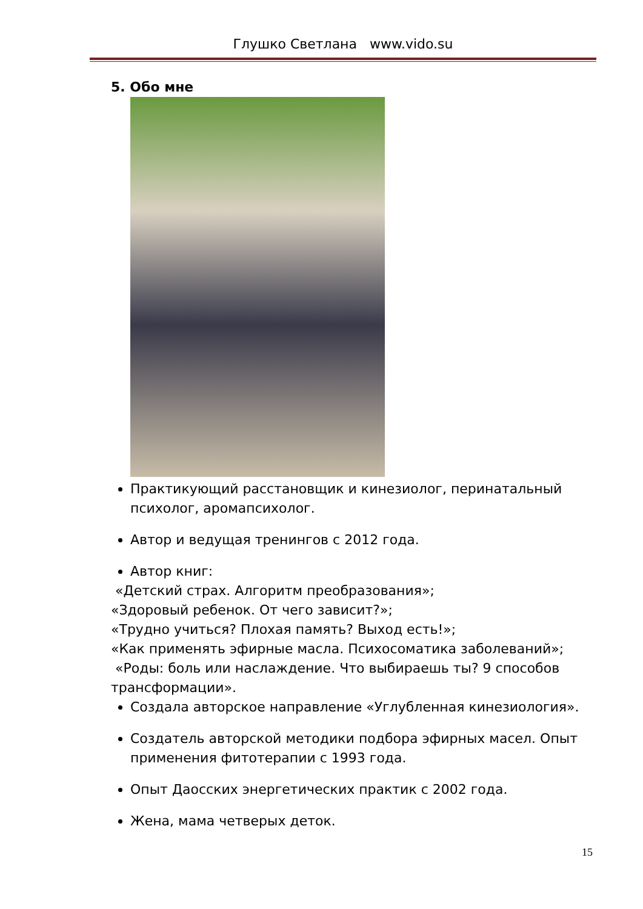Глушко Светлана www.vido.su
5. Обо мне
Практикующий расстановщик и кинезиолог, перинатальный психолог, аромапсихолог.
Автор и ведущая тренингов с 2012 года.
Автор книг:
«Детский страх. Алгоритм преобразования»;
«Здоровый ребенок. От чего зависит?»;
«Трудно учиться? Плохая память? Выход есть!»;
«Как применять эфирные масла. Психосоматика заболеваний»;
«Роды: боль или наслаждение. Что выбираешь ты? 9 способов трансформации».
Создала авторское направление «Углубленная кинезиология».
Создатель авторской методики подбора эфирных масел. Опыт применения фитотерапии с 1993 года.
Опыт Даосских энергетических практик с 2002 года.
Жена, мама четверых деток.
15